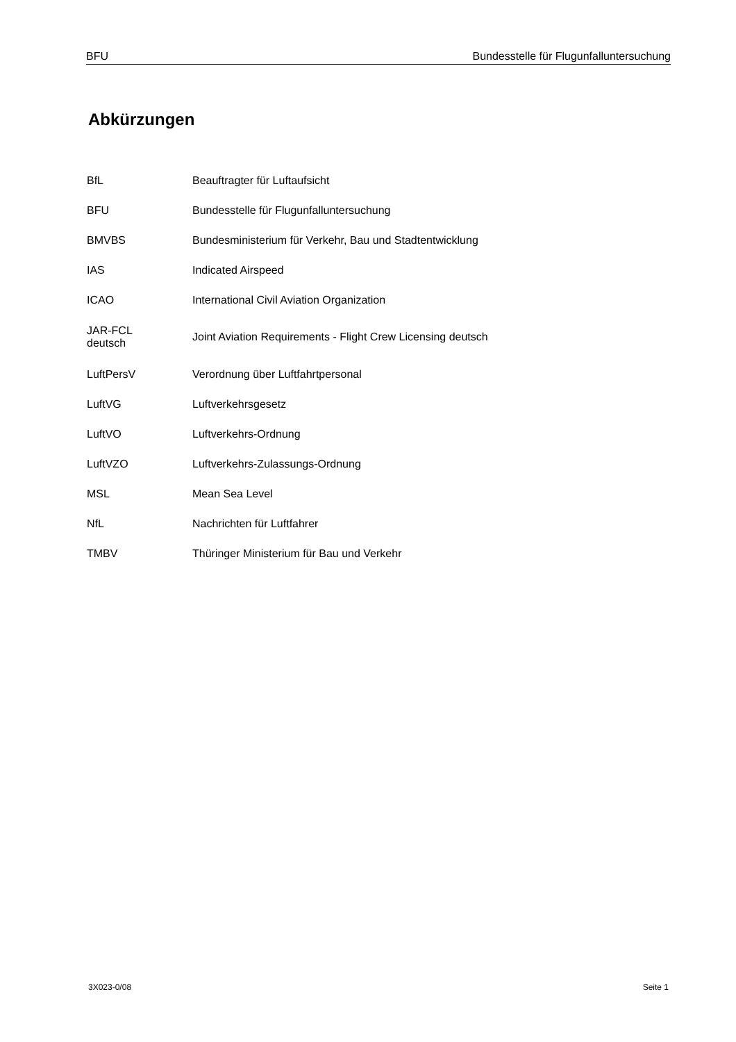BFU Bundesstelle für Flugunfalluntersuchung
Abkürzungen
| BfL | Beauftragter für Luftaufsicht |
| BFU | Bundesstelle für Flugunfalluntersuchung |
| BMVBS | Bundesministerium für Verkehr, Bau und Stadtentwicklung |
| IAS | Indicated Airspeed |
| ICAO | International Civil Aviation Organization |
| JAR-FCL deutsch | Joint Aviation Requirements - Flight Crew Licensing deutsch |
| LuftPersV | Verordnung über Luftfahrtpersonal |
| LuftVG | Luftverkehrsgesetz |
| LuftVO | Luftverkehrs-Ordnung |
| LuftVZO | Luftverkehrs-Zulassungs-Ordnung |
| MSL | Mean Sea Level |
| NfL | Nachrichten für Luftfahrer |
| TMBV | Thüringer Ministerium für Bau und Verkehr |
3X023-0/08 Seite 1